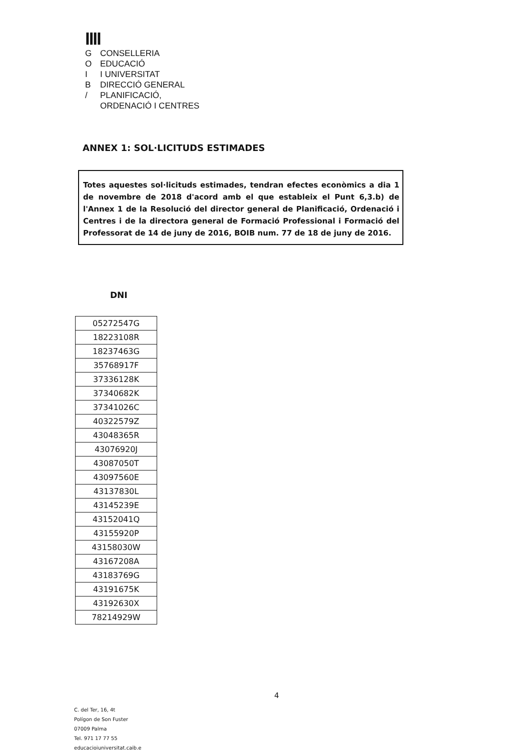ǀǀǀǀ
G CONSELLERIA
O EDUCACIÓ
I I UNIVERSITAT
B DIRECCIÓ GENERAL
/ PLANIFICACIÓ,
ORDENACIÓ I CENTRES
ANNEX 1: SOL·LICITUDS ESTIMADES
Totes aquestes sol·licituds estimades, tendran efectes econòmics a dia 1 de novembre de 2018 d'acord amb el que estableix el Punt 6,3.b) de l'Annex 1 de la Resolució del director general de Planificació, Ordenació i Centres i de la directora general de Formació Professional i Formació del Professorat de 14 de juny de 2016, BOIB num. 77 de 18 de juny de 2016.
DNI
| 05272547G |
| 18223108R |
| 18237463G |
| 35768917F |
| 37336128K |
| 37340682K |
| 37341026C |
| 40322579Z |
| 43048365R |
| 43076920J |
| 43087050T |
| 43097560E |
| 43137830L |
| 43145239E |
| 43152041Q |
| 43155920P |
| 43158030W |
| 43167208A |
| 43183769G |
| 43191675K |
| 43192630X |
| 78214929W |
4
C. del Ter, 16, 4t
Polígon de Son Fuster
07009 Palma
Tel. 971 17 77 55
educacioiuniversitat.caib.e